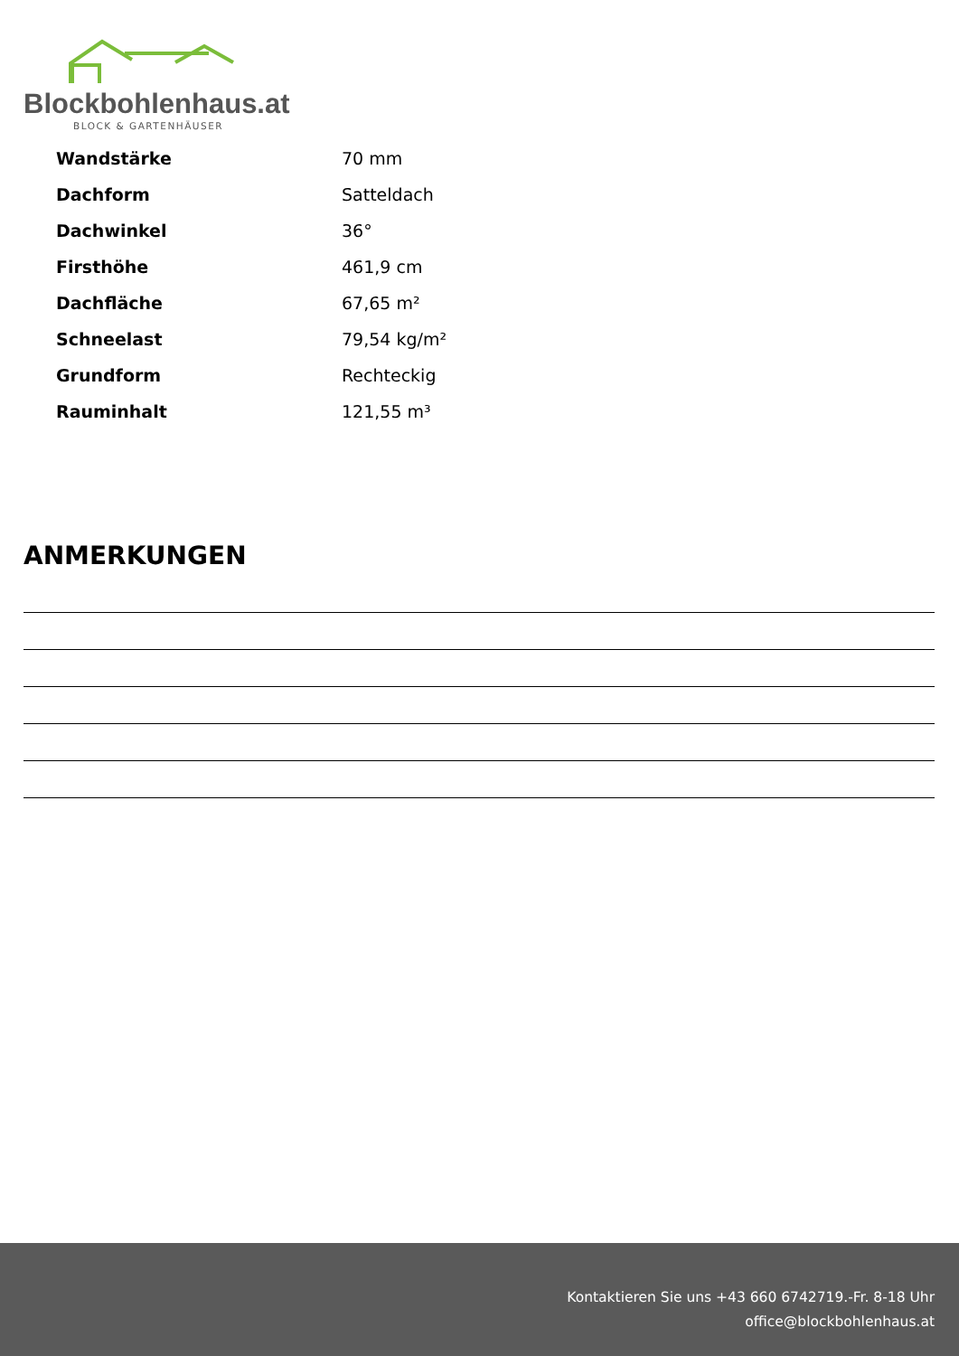Blockbohlenhaus.at
BLOCK & GARTENHÄUSER
| Wandstärke | 70 mm |
| Dachform | Satteldach |
| Dachwinkel | 36° |
| Firsthöhe | 461,9 cm |
| Dachfläche | 67,65 m² |
| Schneelast | 79,54 kg/m² |
| Grundform | Rechteckig |
| Rauminhalt | 121,55 m³ |
ANMERKUNGEN
Kontaktieren Sie uns +43 660 6742719.-Fr. 8-18 Uhr
office@blockbohlenhaus.at